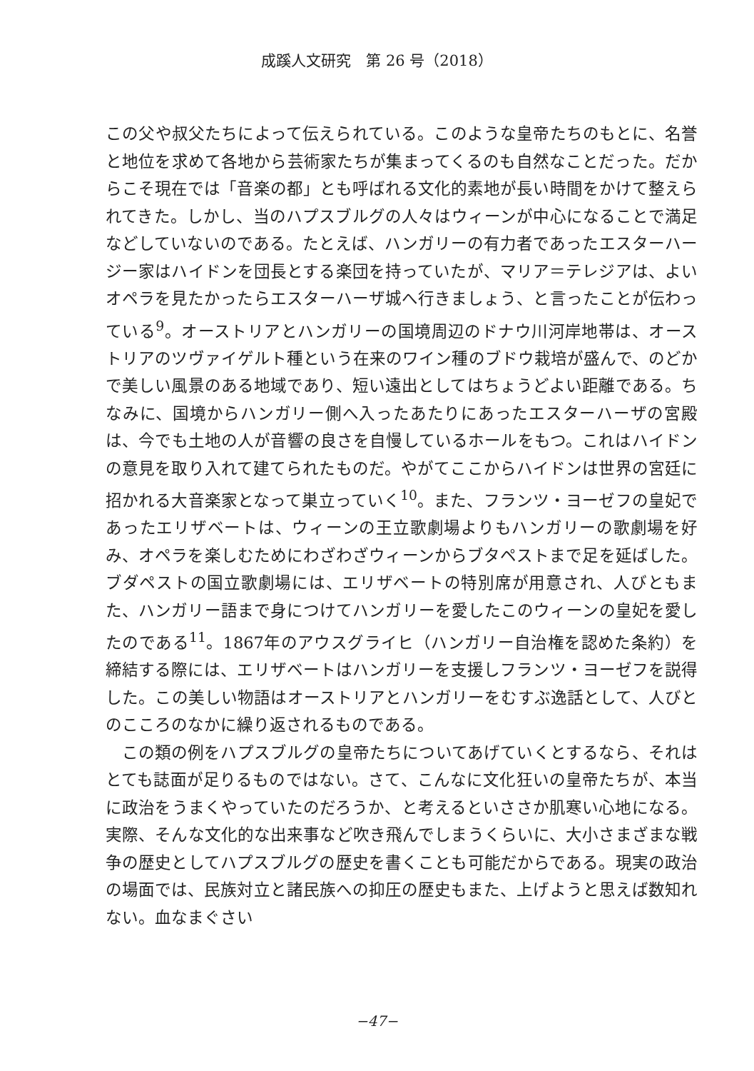成蹊人文研究　第 26 号（2018）
この父や叔父たちによって伝えられている。このような皇帝たちのもとに、名誉と地位を求めて各地から芸術家たちが集まってくるのも自然なことだった。だからこそ現在では「音楽の都」とも呼ばれる文化的素地が長い時間をかけて整えられてきた。しかし、当のハプスブルグの人々はウィーンが中心になることで満足などしていないのである。たとえば、ハンガリーの有力者であったエスターハージー家はハイドンを団長とする楽団を持っていたが、マリア＝テレジアは、よいオペラを見たかったらエスターハーザ城へ行きましょう、と言ったことが伝わっている<sup>9</sup>。オーストリアとハンガリーの国境周辺のドナウ川河岸地帯は、オーストリアのツヴァイゲルト種という在来のワイン種のブドウ栽培が盛んで、のどかで美しい風景のある地域であり、短い遠出としてはちょうどよい距離である。ちなみに、国境からハンガリー側へ入ったあたりにあったエスターハーザの宮殿は、今でも土地の人が音響の良さを自慢しているホールをもつ。これはハイドンの意見を取り入れて建てられたものだ。やがてここからハイドンは世界の宮廷に招かれる大音楽家となって巣立っていく<sup>10</sup>。また、フランツ・ヨーゼフの皇妃であったエリザベートは、ウィーンの王立歌劇場よりもハンガリーの歌劇場を好み、オペラを楽しむためにわざわざウィーンからブタペストまで足を延ばした。ブダペストの国立歌劇場には、エリザベートの特別席が用意され、人びともまた、ハンガリー語まで身につけてハンガリーを愛したこのウィーンの皇妃を愛したのである<sup>11</sup>。1867年のアウスグライヒ（ハンガリー自治権を認めた条約）を締結する際には、エリザベートはハンガリーを支援しフランツ・ヨーゼフを説得した。この美しい物語はオーストリアとハンガリーをむすぶ逸話として、人びとのこころのなかに繰り返されるものである。
この類の例をハプスブルグの皇帝たちについてあげていくとするなら、それはとても誌面が足りるものではない。さて、こんなに文化狂いの皇帝たちが、本当に政治をうまくやっていたのだろうか、と考えるといささか肌寒い心地になる。実際、そんな文化的な出来事など吹き飛んでしまうくらいに、大小さまざまな戦争の歴史としてハプスブルグの歴史を書くことも可能だからである。現実の政治の場面では、民族対立と諸民族への抑圧の歴史もまた、上げようと思えば数知れない。血なまぐさい
−47−